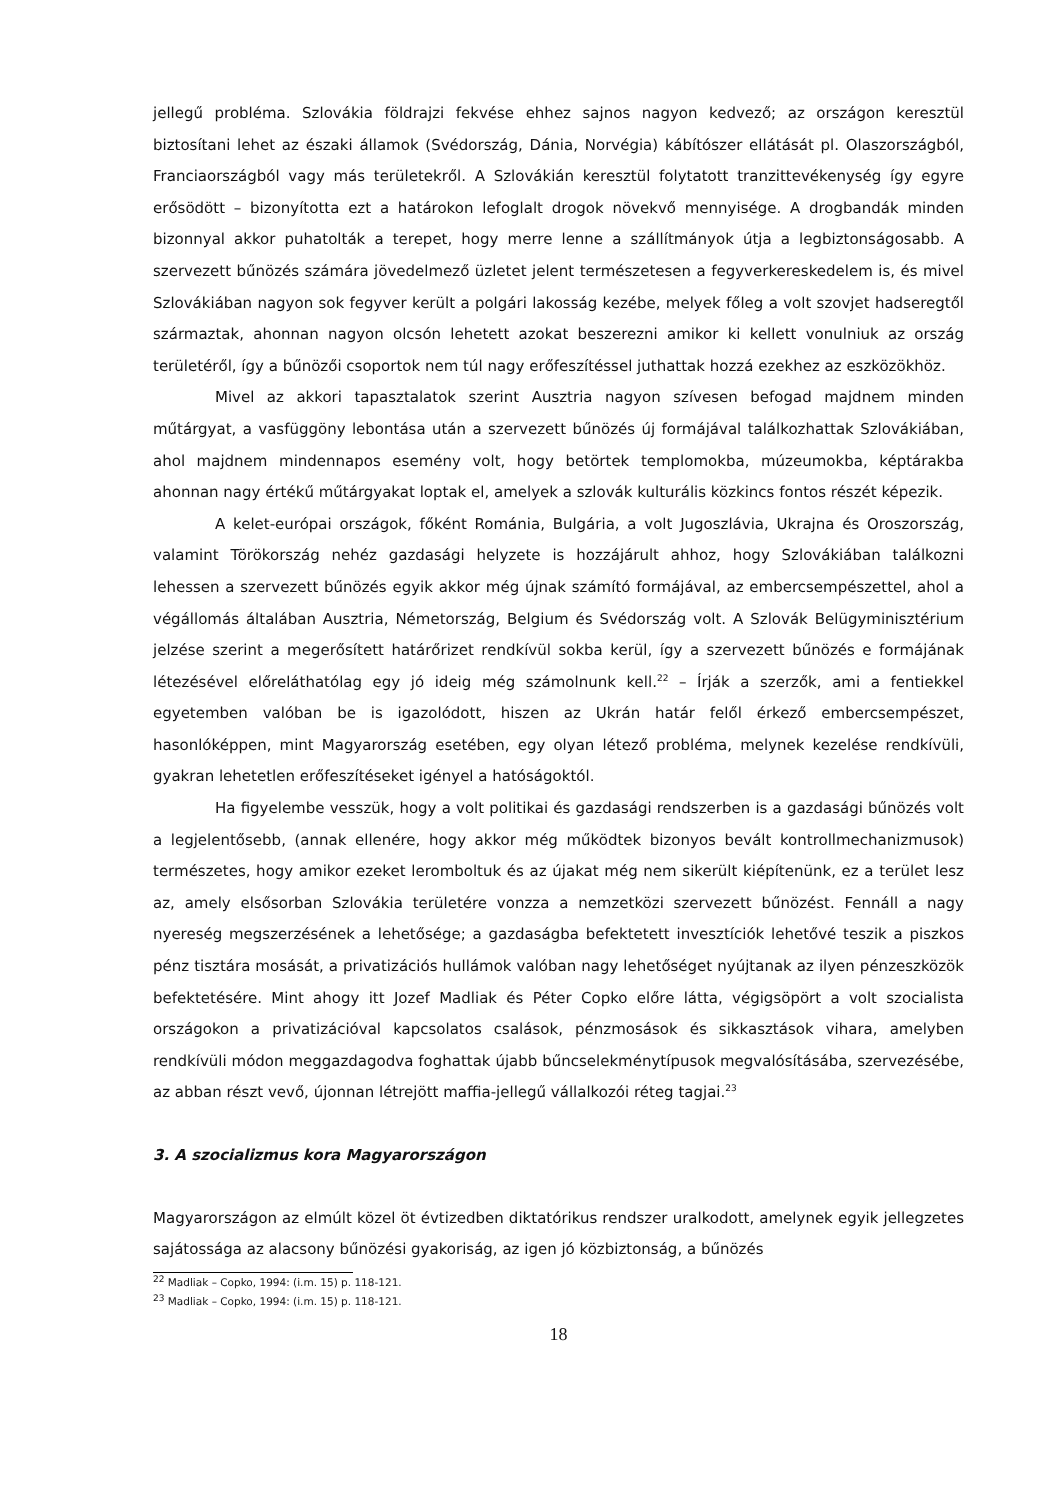jellegű probléma. Szlovákia földrajzi fekvése ehhez sajnos nagyon kedvező; az országon keresztül biztosítani lehet az északi államok (Svédország, Dánia, Norvégia) kábítószer ellátását pl. Olaszországból, Franciaországból vagy más területekről. A Szlovákián keresztül folytatott tranzittevékenység így egyre erősödött – bizonyította ezt a határokon lefoglalt drogok növekvő mennyisége. A drogbandák minden bizonnyal akkor puhatolták a terepet, hogy merre lenne a szállítmányok útja a legbiztonságosabb. A szervezett bűnözés számára jövedelmező üzletet jelent természetesen a fegyverkereskedelem is, és mivel Szlovákiában nagyon sok fegyver került a polgári lakosság kezébe, melyek főleg a volt szovjet hadseregtől származtak, ahonnan nagyon olcsón lehetett azokat beszerezni amikor ki kellett vonulniuk az ország területéről, így a bűnözői csoportok nem túl nagy erőfeszítéssel juthattak hozzá ezekhez az eszközökhöz.
Mivel az akkori tapasztalatok szerint Ausztria nagyon szívesen befogad majdnem minden műtárgyat, a vasfüggöny lebontása után a szervezett bűnözés új formájával találkozhattak Szlovákiában, ahol majdnem mindennapos esemény volt, hogy betörtek templomokba, múzeumokba, képtárakba ahonnan nagy értékű műtárgyakat loptak el, amelyek a szlovák kulturális közkincs fontos részét képezik.
A kelet-európai országok, főként Románia, Bulgária, a volt Jugoszlávia, Ukrajna és Oroszország, valamint Törökország nehéz gazdasági helyzete is hozzájárult ahhoz, hogy Szlovákiában találkozni lehessen a szervezett bűnözés egyik akkor még újnak számító formájával, az embercsempészettel, ahol a végállomás általában Ausztria, Németország, Belgium és Svédország volt. A Szlovák Belügyminisztérium jelzése szerint a megerősített határőrizet rendkívül sokba kerül, így a szervezett bűnözés e formájának létezésével előreláthatólag egy jó ideig még számolnunk kell.<sup>22</sup> – Írják a szerzők, ami a fentiekkel egyetemben valóban be is igazolódott, hiszen az Ukrán határ felől érkező embercsempészet, hasonlóképpen, mint Magyarország esetében, egy olyan létező probléma, melynek kezelése rendkívüli, gyakran lehetetlen erőfeszítéseket igényel a hatóságoktól.
Ha figyelembe vesszük, hogy a volt politikai és gazdasági rendszerben is a gazdasági bűnözés volt a legjelentősebb, (annak ellenére, hogy akkor még működtek bizonyos bevált kontrollmechanizmusok) természetes, hogy amikor ezeket leromboltuk és az újakat még nem sikerült kiépítenünk, ez a terület lesz az, amely elsősorban Szlovákia területére vonzza a nemzetközi szervezett bűnözést. Fennáll a nagy nyereség megszerzésének a lehetősége; a gazdaságba befektetett invesztíciók lehetővé teszik a piszkos pénz tisztára mosását, a privatizációs hullámok valóban nagy lehetőséget nyújtanak az ilyen pénzeszközök befektetésére. Mint ahogy itt Jozef Madliak és Péter Copko előre látta, végigsöpört a volt szocialista országokon a privatizációval kapcsolatos csalások, pénzmosások és sikkasztások vihara, amelyben rendkívüli módon meggazdagodva foghattak újabb bűncselekménytípusok megvalósításába, szervezésébe, az abban részt vevő, újonnan létrejött maffia-jellegű vállalkozói réteg tagjai.<sup>23</sup>
3. A szocializmus kora Magyarországon
Magyarországon az elmúlt közel öt évtizedben diktatórikus rendszer uralkodott, amelynek egyik jellegzetes sajátossága az alacsony bűnözési gyakoriság, az igen jó közbiztonság, a bűnözés
<sup>22</sup> Madliak – Copko, 1994: (i.m. 15) p. 118-121.
<sup>23</sup> Madliak – Copko, 1994: (i.m. 15) p. 118-121.
18